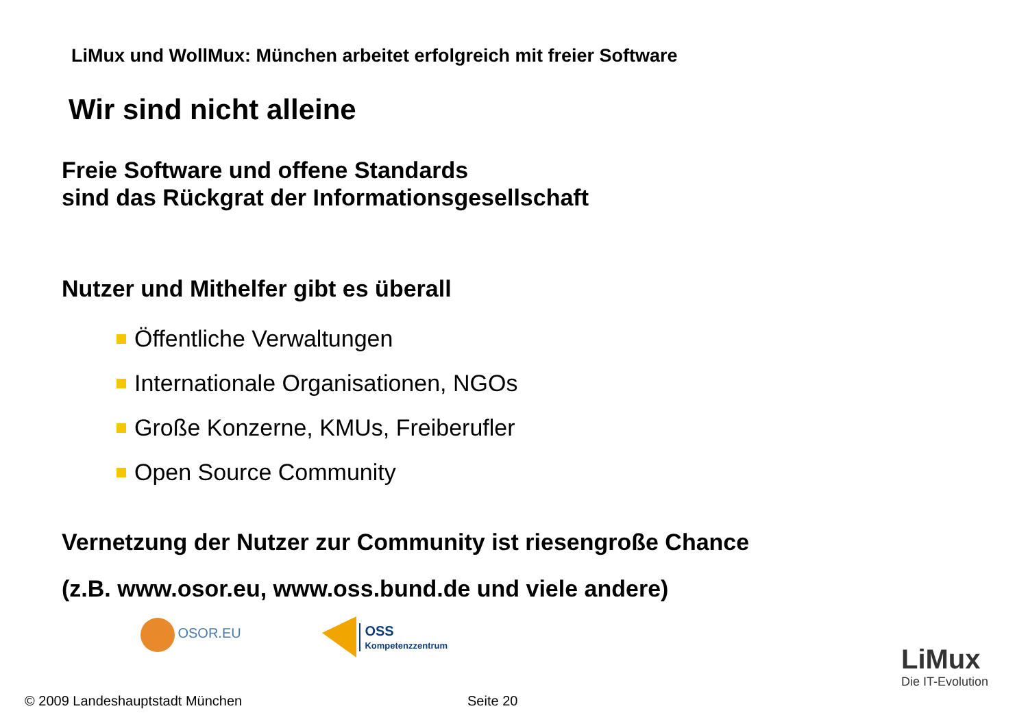LiMux und WollMux: München arbeitet erfolgreich mit freier Software
Wir sind nicht alleine
Freie Software und offene Standards
sind das Rückgrat der Informationsgesellschaft
Nutzer und Mithelfer gibt es überall
Öffentliche Verwaltungen
Internationale Organisationen, NGOs
Große Konzerne, KMUs, Freiberufler
Open Source Community
Vernetzung der Nutzer zur Community ist riesengroße Chance
(z.B. www.osor.eu, www.oss.bund.de und viele andere)
OSOR.EU
OSS
Kompetenzzentrum
LiMux
Die IT-Evolution
© 2009 Landeshauptstadt München
Seite 20